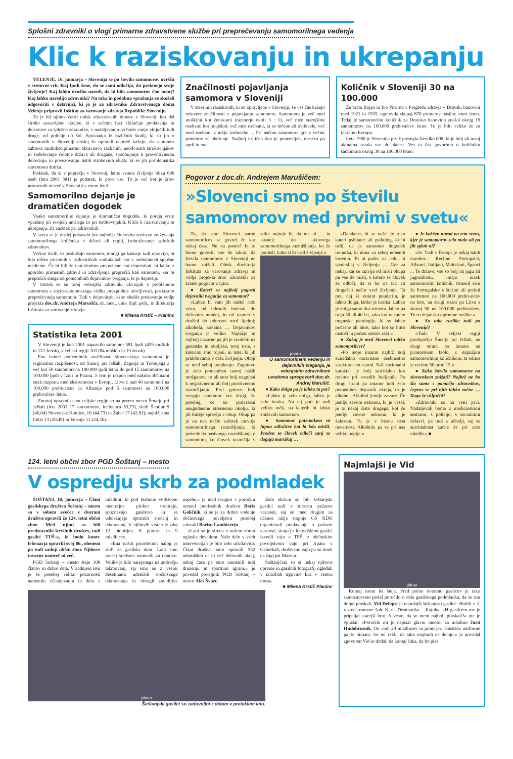Splošni zdravniki o vlogi primarne zdravstvene službe pri preprečevanju samomorilnega vedenja
Klic k raziskovanju in ukrepanju
VELENJE, 16. januarja – Slovenija se po številu samomorov uvršča v svetovni vrh. Kaj ljudi žene, da se sami odločijo, da prekinejo svoje življenje? Kaj lahko družba naredi, da bi bilo samomorov čim manj? Kaj lahko naredijo zdravniki? Na taka in podobna vprašanja so skušali odgovoriti v delavnici, ki jo je za zdravnike Zdravstvenega doma Velenje pripravil Inštitut za varovanje zdravja Republike Slovenije.
To je bil njihov četrti obisk zdravstvenih domov v Sloveniji kot del široko zastavljene akcijoe, ki v začetni fazi vključuje predavanja in delavnice za splošne zdravnike, v nadaljevanju pa bodo vanjo vključili tudi druge, od policije do šol. Spoznanja iz različnih študij, ki so jih o samomorih v Sloveniji doslej že opravili namreč kažejo, da samomor zahteva multidisciplinarno obravnavo različnih, neodvisnih strokovnjakov in sodelovanje celotne države ali drugače, spodbujanje k preventivnemu delovanju in povezovanju tistih strokovnih služb, ki se jih problematika samomora dotika.
Podatek, da si v poprečju v Sloveniji letno vzame življenje blizu 600 oseb (leta 2001 581) je podatek, ki pove vse. To je več kot je žrtev prometnih nesreč v Sloveniji v enem letu!
Samomorilno dejanje je dramatičen dogodek
Vsako samomorilno dejanje je dramatičen dogodek, ki poraja vrsto vprašanj pri svojcih umrlega in pri strokovnjakih. Kliče k raziskovanju in ukrepanju. Za začetek pri zdravnikih.
V svetu se je doslej pokazalo kot najbolj učinkovito sredstvo zniževanja samomorilnega količnika v državi ali regiji, izobraževanje splošnih zdravnikov.
Večino tistih, ki poskušajo samomor, mnogi ga kasneje tudi opravijo, ni bilo toliko prisotnih v psihiatričnih ambulantah kot v ambulantah splošne medicine. Če bi bili že tam denimo prepoznani kot depresivni, bi lahko z uporabo primernih zdravil in zdravljenja preprečili kak samomor, ker bi preprečili enega od pomembnih dejavnikov tveganja, to je depresijo.
V četrtek so se torej velenjski zdravniki ukvarjali s problemom samomora s socio-ekonomskega vidika prezgodnje umrljivosti, poskusom preprečevanja samomora. Tudi v delavnicah, ki so sledile predavanju vodje projekta doc.dr. Andreja Marušiča, dr. med., univ. dipl. psih., in direktorja Inštituta za varovanje zdravja.
■ Milena Krstič – Planinc
Statistika leta 2001
V Sloveniji je lata 2001 napravilo samomor 581 ljudi (459 moških in 122 žensk), v celjski regiji 103 (84 moških in 19 žensk).
Ena izmed pomembnih značilnosti slovenskega samomora je regionalna razpršenost, od Šmarij pri Jelšah, Zagorja in Trebnjega z več kot 50 samomori na 100.000 ljudi letno do pod 15 samomorov na 100.000 ljudi v Izoli in Piranu. S tem je razpon med našimi občinami enak razponu med ekstremoma v Evropi, Litvo z nad 40 samomori na 100.000 prebivalcev in Albanijo pod 5 samomori na 100.000 prebivalcev letno.
Znotraj upravnih enot celjske regije so na prvem mestu Šmarje pri Jelšah (leta 2001 17 samomorov, incidenca 53,73), sledi Šentjur 9 (46,04) Slovenske Konjice, 10 (44,73) in Žalec 17 (42,81); najnižje sta Celje 13 (20,49) in Velenje 11 (24,36).
Značilnosti pojavljanja samomora v Sloveniji
V številnih raziskavah, ki so opravljene v Sloveniji, se ves čas kažejo nekatere značilnosti v pojavljanju samomora. Samomora je več med moškimi kot ženskami (razmerje okoli 3 : 1), več med starejšimi osebami kot mlajšimi; več med osebami, ki so ločene ali ovdovele; več med osebami z nižjo izobrazbo ... Pri načinu samomora gre v večini primerov za obešenje. Najbolj kritičen dan je ponedeljek, meseca pa april in maj.
Količnik v Sloveniji 30 na 100.000
Že brata Bojan in Ivo Pirc sta v Pregledu zdravja v Dravski banovini med 1921 in 1935, ugotovila skupaj 870 primerov nasilne smrti letno. Tedaj je samomorilni količnik za Dravsko banovino znašal okrog 19 samomorov na 100.000 prebivalcev letno. To je bilo veliko že za takratno Evropo.
Leta 1980 je Slovenija prvič presegla številko 600, ki je bolj ali manj aktualna ostala vse do danes. Ves ta čas govorimo o količniku samomora okrog 30 na 100.000 letno.
Pogovor z doc.dr. Andrejem Marušičem:
»Slovenci smo po številu samomorov med prvimi v svetu«
To, da smo Slovenci narod samomorilcev se govori že kar nekaj časa. Ne na pamet! In to bomo govorili vse do takrat, da števila samomorov v Sloveniji ne bomo znižali. Obisk direktorja Inštituta za varovanje zdravja in vodja projekta smo izkoristili za kratek pogovor z njim.
● Kateri so najbolj pogosti dejavniki tveganja za samomor?
»Lahko bi vam jih naštel celo vrsto, od telesnih bolezni do duševnih motenj, in od razmer v družini do odnosov med ljudmi; alkohola, kokaina … Dejavnikov tveganja je veliko. Najlažje in najbolj nazorno pa jih je razdeliti na genetske in okoljske, torej tiste, s katerimi smo rojeni, in tiste, ki jih pridobivamo v času življenja. Oboji se med seboj prepletajo. Zagotovo je zelo pomemben ustroj naših možganov; to ali smo bolj nagnjeni k negativnemu ali bolj pozitivnemu razmišljanju. Prvi gotovo bolj tvegajo samomor kot drugi, še posebej, če so podvrženi neugodnemu stresnemu okolju, ki jih hitreje spravlja v obup. Obup pa je na nek način začetek razvoja samomorilnega razmišljanja, ki privede do pasivnega razmišljanja o samomoru, ko človek razmišlja v stilu: najraje bi, da me ni … in kasneje do aktivnega samomorilnega razmišljanja, ko že pomisli, kako si bi vzel življenje.«
photo
O samomorilnem vedenju in dejavnikih tveganja, je velenjskim zdravnikom uvodoma spregovoril doc.dr. Andrej Marušič.
● Kako dolga pa je lahko ta pot?
»Lahko je zelo dolga, lahko je zelo kratka. Na tej poti je tudi veliko točk, na katerih bi lahko zniževali samomor«.
● Samomor potentakem ni hipna odločitev kot bi kdo mislil. Preden se človek odloči zanj se dogaja marsikaj …
»Dandanes bi se našel le reko kateri psihiater ali psiholog, ki bi trdil, da je samomor dogodek trenutka, ki nima za seboj nobenih korenin. To ni padec na ledu, ni spodrsljaj v življenju … Gre za nekaj, kar se razvija od misli obupa pa vse do misli, s katero se človek že odloči, da si bo na tak ali drugačen način vzel življenje. Ta pot, naj še enkrat poudarim, je lahko dolga, lahko je kratka. Lahko je dolga samo dva meseca, lahko pa traja 30 ali 40 let, tako kot nekatere organske patologije, ki so lahko počasne ali hitre, tako kot so hitro rastoči in počasi rastoči raki.«
● Zakaj je med Slovenci toliko samomorilcev?
»Po moje imamo najbrž bolj suicidalno naravnano osebnostno strukturo kot narod. Naš nacionalni karakter je bolj suicidalen kot recimo pri sosedih Italijanih. Po drugi strani pa imamo tudi zelo pomemben dejavnik okolja, to je alkohol. Alkohol jemlje zavore. Če jemlje zavore nekomu, ki je vesel, je to nekaj čisto drugega, kot če jemlje zavore nekomu, ki je žalosten. Tu je v bistvu tista nevarnost. Alkohola pa se pri nas veliko popije.«
● Je kakšen narod na tem svetu, kjer je samomorov zelo malo ali pa jih sploh ni?
»Je. Tudi v Evropi je nekaj takih narodov. Recimo Portugalci, Albanci, Italijani, Malteżani, Španci ... Te države, vse so bolj na jugu ali jugozahodu, imajo nizek samomorilni količnik. Omenil sem že Portugalsko s štirimi ali petimi samomori na 100.000 prebivalcev na leto, na drugi strani pa Litva s skoraj 50 na 100.000 prebivalcev. To so dejansko ogromne razlike.«
● So take razlike tudi po Sloveniji?
»Tudi. V celjski regiji prednjačijo Šmarje pri Jelšah, na drugi strani pa imamo na primorskem Izolo, z najnižjim samomorilnim količnikom, ta odnos je recimo 50 proti 15.«
● Kako število samomorov na slovenskem znižati? Najbrž ne bo šlo samo s pomočjo zdravnikov, čeprav se pri njih lahko začne … Koga še vključiti?
»Zdravniki so na vrsti prvi. Nadaljevali bomo z medicinskimi sestrami, s policijo, s socialnimi delavci, pa tudi z učitelji, saj se suicidalnost začne že pri zelo mladih.« ■
124. letni občni zbor PGD Šoštanj – mesto
V ospredju skrb za podmladek
ŠOŠTANJ, 18. januarja – Člani gasilskega društva Šoštanj – mesto so v soboto zvečer v dvorani društva opravili že 124. letni občni zbor. Med njimi so bili predstavniki številnih društev, tudi gasilci TUŠ-a, ki bodo konec februarja opravili svoj 86., obenem pa tudi zadnji občni zbor. Njihove tovarne namreč ni več.
PGD Šoštanj – mesto šteje 108 članov in dobro dela. V zadnjem letu je še posebej veliko pozornosti namenilo včlanjevanju in delu z mladimi, ki pod skrbnim vodstvom mentorjev pridno trenirajo, spoznavajo gasilstvo in se udeležujejo športnih srečanj in tekmovanj. V njihovih vrstah je zdaj 12 pionirjev, 8 pionirk in 9 mladincev.
»Ena naših prioritetnih nalog je skrb za gasilski dom. Lani smo precej sredstev namenili za obnovo. Veliko je bilo narejenega na področju tekmovanj, saj smo se z vsemi desetinami udeležili občinskega tekmovanja in dosegli zavidljive uspehe,« je med drugim v poročilu omenil predsednik društva Boris Goličnik, ki se je za dobro vodenje občinskega poveljstva posebej zahvalil Borisu Lambizerju.
»Lani se je sirena v našem domu oglasila devetkrat. Naše delo v vseh intervencijah je bilo zelo učinkovito. Člani društva smo opravili 562 udarniških ur in več delovnih akcij, nekaj časa pa smo namenili tudi druženju in športnim igram,« je povedal poveljnik PGD Šoštanj – mesto Aleš Švarc.
Zelo aktivni so bili šoštanjski gasilci tudi v mesecu požarne varnosti, saj so med drugim za učence nižje stopnje OŠ KDK organizirali predavanje o požarni varnosti, skupaj z lokoviškimi gasilci izvedli vajo v TEŠ, z občinskim poveljstvom vajo pri Apatu v Gaberkah, društveno vajo pa so imeli na žagi pri Mazeju.
Šoštanjčani so si nekaj njihove opreme in gasilcih fotografij ogledali v izložbah trgovine Era v centru mesta.
■ Milena Krstič Planinc
photo
Šoštanjski gasilci so zadovoljni z delom v preteklem letu.
Najmlajši je Vid
photo
Komaj osem let šteje. Pred polno dvorano gasilcev je tako samozavestno podal poročilo o delu gasilskega podmladka, da so mu dolgo ploskali. Vid Delopst je najmlajši šoštanjski gasilec. Hodili v 2. razred osnovne šole Karla Destovnika – Kajuha. »H gasilcem me je pripeljal starejši brat. A veste, da so meni najbolj ploskali?« me je vprašal. »Poročilo mi je napisal glavni mentor za mladino Justi Hudobreznik. On vodi 29 mladincev in pionirjev. Gasilske uniforme pa še nimam. So mi rekli, da tako majhnih ne delajo,« je povedal zgovoren Vid in dodal, da komaj čaka, da bo ples.